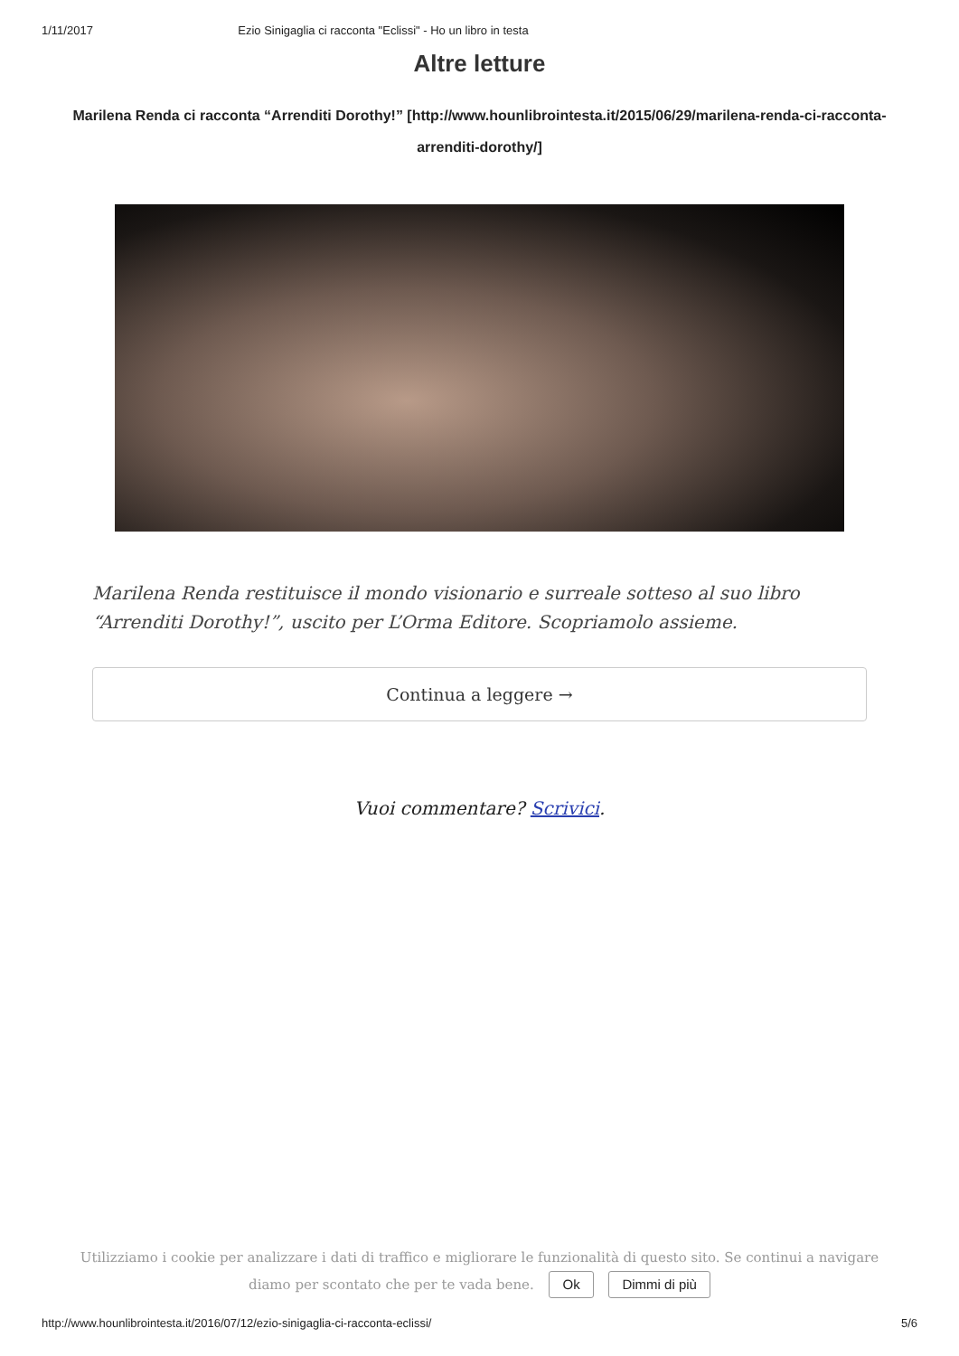1/11/2017 Ezio Sinigaglia ci racconta "Eclissi" - Ho un libro in testa
Altre letture
Marilena Renda ci racconta “Arrenditi Dorothy!” [http://www.hounlibrointesta.it/2015/06/29/marilena-renda-ci-racconta-arrenditi-dorothy/]
Marilena Renda restituisce il mondo visionario e surreale sotteso al suo libro “Arrenditi Dorothy!”, uscito per L’Orma Editore. Scopriamolo assieme.
Continua a leggere →
Vuoi commentare? Scrivici.
Utilizziamo i cookie per analizzare i dati di traffico e migliorare le funzionalità di questo sito. Se continui a navigare diamo per scontato che per te vada bene. Ok Dimmi di più
http://www.hounlibrointesta.it/2016/07/12/ezio-sinigaglia-ci-racconta-eclissi/ 5/6